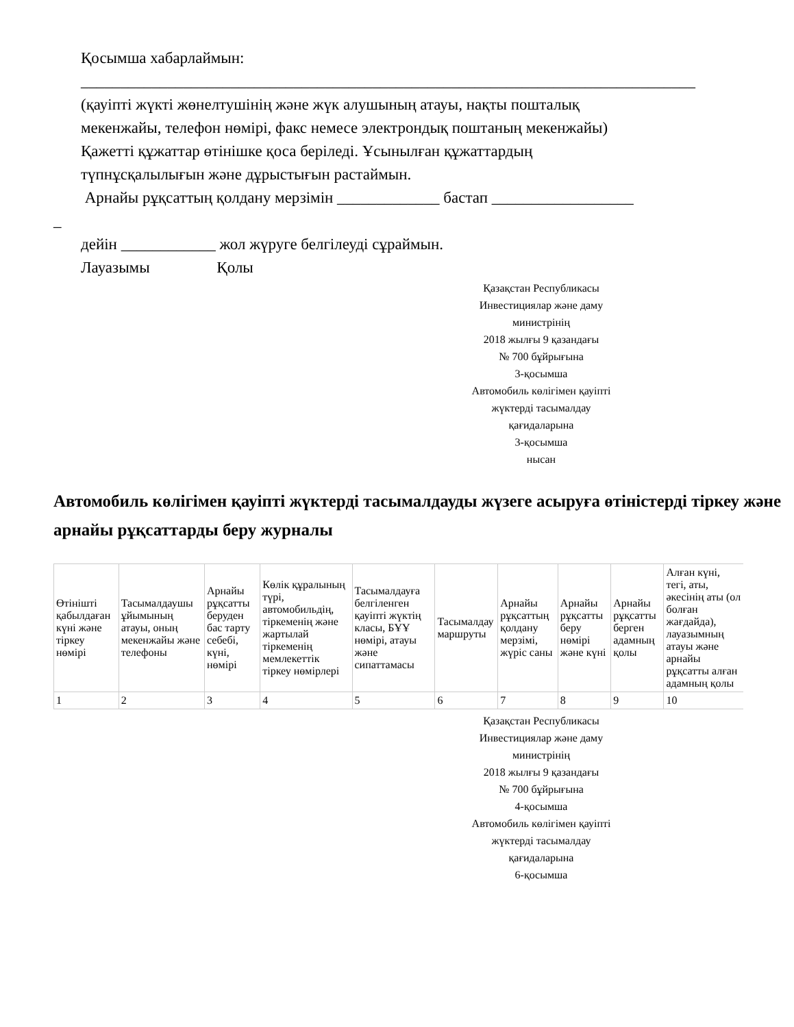Қосымша хабарлаймын:
______________________________________________________________________________
(қауіпті жүкті жөнелтушінің және жүк алушының атауы, нақты пошталық
мекенжайы, телефон нөмірі, факс немесе электрондық поштаның мекенжайы)
Қажетті құжаттар өтінішке қоса беріледі. Ұсынылған құжаттардың
түпнұсқалылығын және дұрыстығын растаймын.
Арнайы рұқсаттың қолдану мерзімін _____________ бастап __________________
_
дейін ____________ жол жүруге белгілеуді сұраймын.
Лауазымы Қолы
Қазақстан Республикасы
Инвестициялар және даму
министрінің
2018 жылғы 9 қазандағы
№ 700 бұйрығына
3-қосымша
Автомобиль көлігімен қауіпті
жүктерді тасымалдау
қағидаларына
3-қосымша
нысан
Автомобиль көлігімен қауіпті жүктерді тасымалдауды жүзеге асыруға өтіністерді тіркеу және арнайы рұқсаттарды беру журналы
| Өтінішті қабылдаған күні және тіркеу нөмірі | Тасымалдаушы ұйымының атауы, оның мекенжайы және телефоны | Арнайы рұқсатты беруден бас тарту себебі, күні, нөмірі | Көлік құралының түрі, автомобильдің, тіркеменің және жартылай тіркеменің мемлекеттік тіркеу нөмірлері | Тасымалдауға белгіленген қауіпті жүктің класы, БҰҰ нөмірі, атауы және сипаттамасы | Тасымалдау маршруты | Арнайы рұқсаттың қолдану мерзімі, жүріс саны | Арнайы рұқсатты беру нөмірі және күні | Арнайы рұқсатты берген адамның қолы | Алған күні, тегі, аты, әкесінің аты (ол болған жағдайда), лауазымның атауы және арнайы рұқсатты алған адамның қолы |
| --- | --- | --- | --- | --- | --- | --- | --- | --- | --- |
| 1 | 2 | 3 | 4 | 5 | 6 | 7 | 8 | 9 | 10 |
Қазақстан Республикасы
Инвестициялар және даму
министрінің
2018 жылғы 9 қазандағы
№ 700 бұйрығына
4-қосымша
Автомобиль көлігімен қауіпті
жүктерді тасымалдау
қағидаларына
6-қосымша